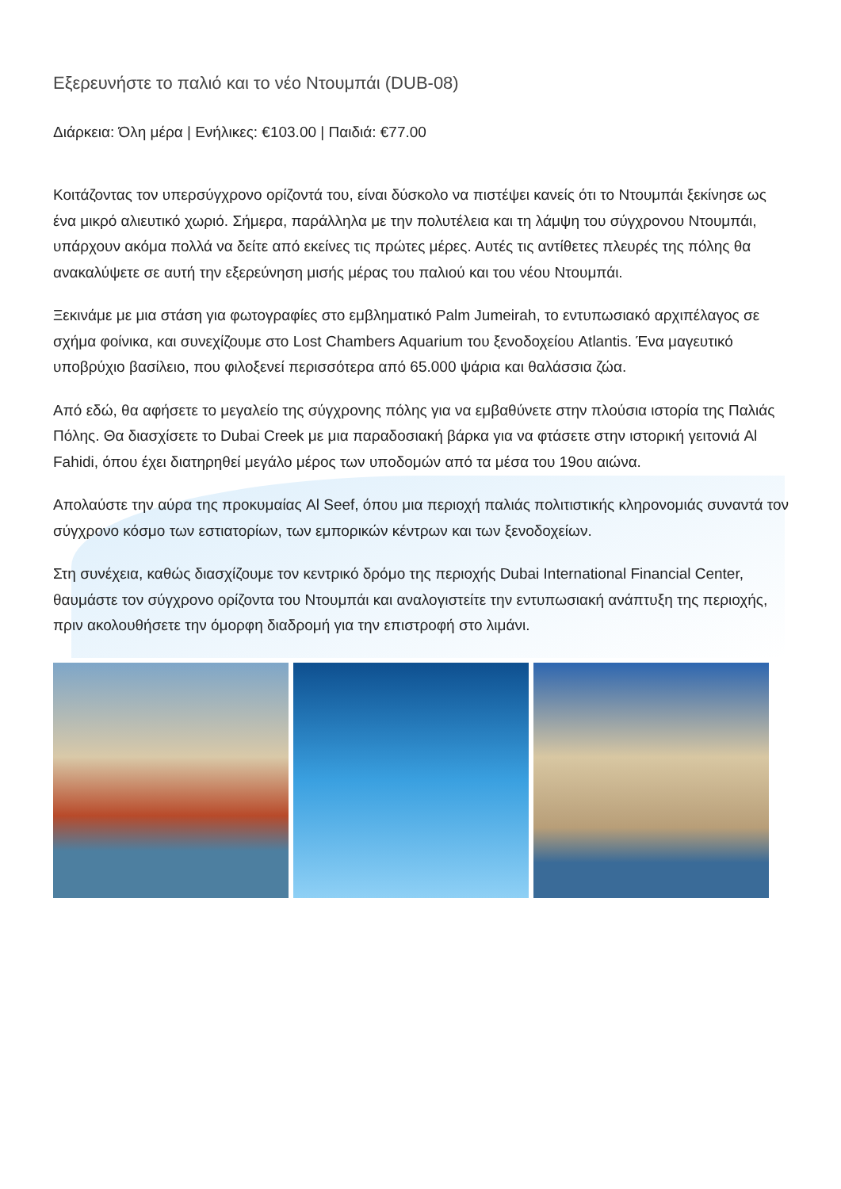Εξερευνήστε το παλιό και το νέο Ντουμπάι (DUB-08)
Διάρκεια: Όλη μέρα | Ενήλικες: €103.00 | Παιδιά: €77.00
Κοιτάζοντας τον υπερσύγχρονο ορίζοντά του, είναι δύσκολο να πιστέψει κανείς ότι το Ντουμπάι ξεκίνησε ως ένα μικρό αλιευτικό χωριό. Σήμερα, παράλληλα με την πολυτέλεια και τη λάμψη του σύγχρονου Ντουμπάι, υπάρχουν ακόμα πολλά να δείτε από εκείνες τις πρώτες μέρες. Αυτές τις αντίθετες πλευρές της πόλης θα ανακαλύψετε σε αυτή την εξερεύνηση μισής μέρας του παλιού και του νέου Ντουμπάι.
Ξεκινάμε με μια στάση για φωτογραφίες στο εμβληματικό Palm Jumeirah, το εντυπωσιακό αρχιπέλαγος σε σχήμα φοίνικα, και συνεχίζουμε στο Lost Chambers Aquarium του ξενοδοχείου Atlantis. Ένα μαγευτικό υποβρύχιο βασίλειο, που φιλοξενεί περισσότερα από 65.000 ψάρια και θαλάσσια ζώα.
Από εδώ, θα αφήσετε το μεγαλείο της σύγχρονης πόλης για να εμβαθύνετε στην πλούσια ιστορία της Παλιάς Πόλης. Θα διασχίσετε το Dubai Creek με μια παραδοσιακή βάρκα για να φτάσετε στην ιστορική γειτονιά Al Fahidi, όπου έχει διατηρηθεί μεγάλο μέρος των υποδομών από τα μέσα του 19ου αιώνα.
Απολαύστε την αύρα της προκυμαίας Al Seef, όπου μια περιοχή παλιάς πολιτιστικής κληρονομιάς συναντά τον σύγχρονο κόσμο των εστιατορίων, των εμπορικών κέντρων και των ξενοδοχείων.
Στη συνέχεια, καθώς διασχίζουμε τον κεντρικό δρόμο της περιοχής Dubai International Financial Center, θαυμάστε τον σύγχρονο ορίζοντα του Ντουμπάι και αναλογιστείτε την εντυπωσιακή ανάπτυξη της περιοχής, πριν ακολουθήσετε την όμορφη διαδρομή για την επιστροφή στο λιμάνι.